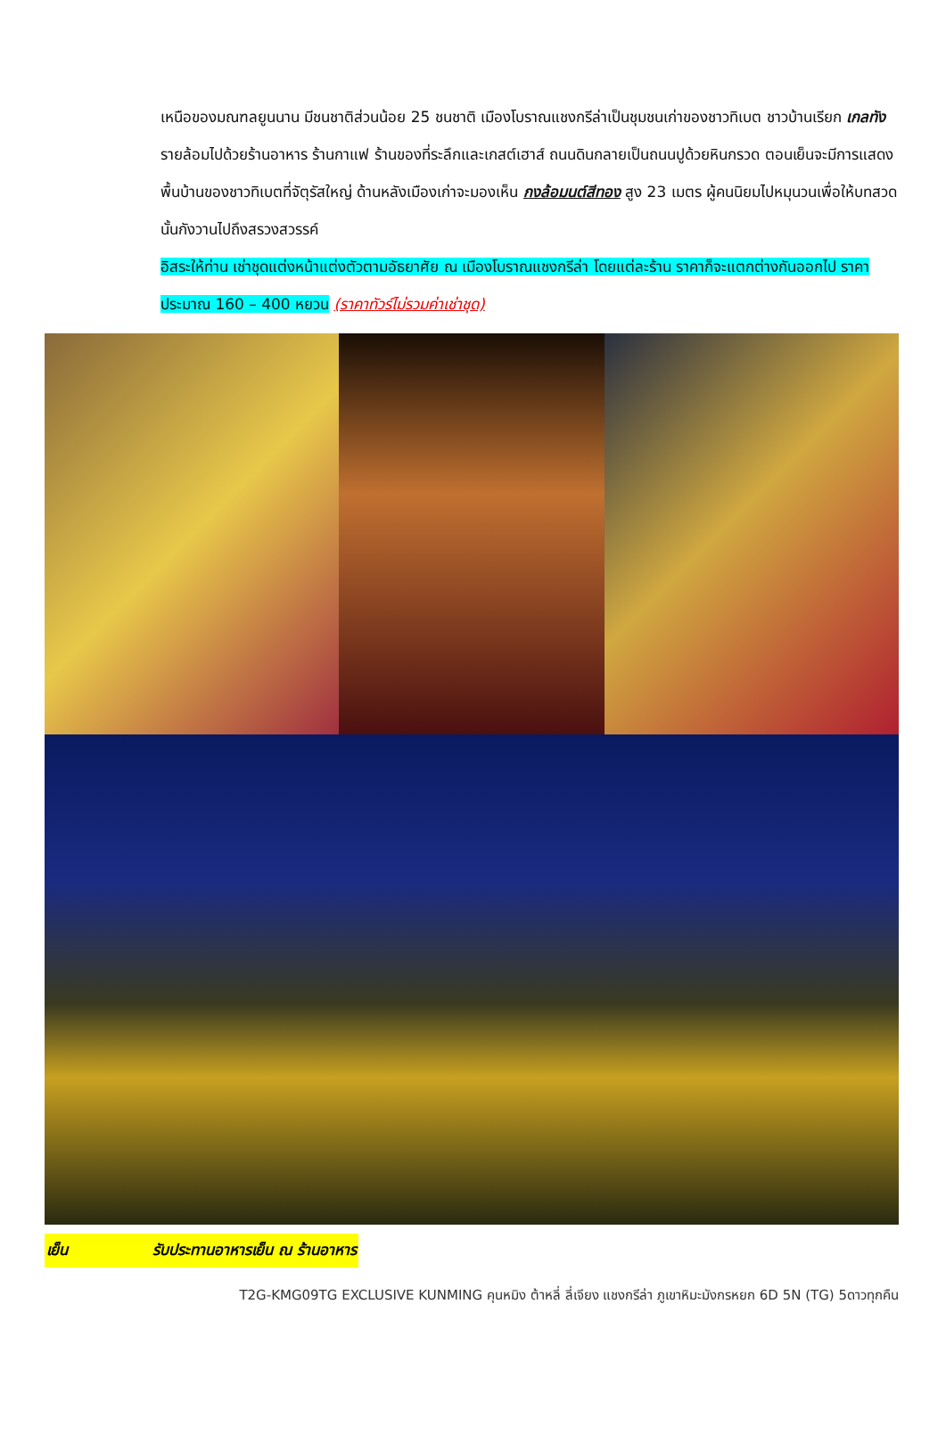เหนือของมณฑลยูนนาน มีชนชาติส่วนน้อย 25 ชนชาติ เมืองโบราณแชงกรีล่าเป็นชุมชนเก่าของชาวทิเบต ชาวบ้านเรียก เกลทัง รายล้อมไปด้วยร้านอาหาร ร้านกาแฟ ร้านของที่ระลึกและเกสต์เฮาส์ ถนนดินกลายเป็นถนนปูด้วยหินกรวด ตอนเย็นจะมีการแสดงพื้นบ้านของชาวทิเบตที่จัตุรัสใหญ่ ด้านหลังเมืองเก่าจะมองเห็น กงล้อมนต์สีทอง สูง 23 เมตร ผู้คนนิยมไปหมุนวนเพื่อให้บทสวดนั้นกังวานไปถึงสรวงสวรรค์
อิสระให้ท่าน เช่าชุดแต่งหน้าแต่งตัวตามอัธยาศัย ณ เมืองโบราณแชงกรีล่า โดยแต่ละร้าน ราคาก็จะแตกต่างกันออกไป ราคาประมาณ 160 – 400 หยวน (ราคาทัวร์ไม่รวมค่าเช่าชุด)
เย็น รับประทานอาหารเย็น ณ ร้านอาหาร
T2G-KMG09TG EXCLUSIVE KUNMING คุนหมิง ต้าหลี่ ลี่เจียง แชงกรีล่า ภูเขาหิมะมังกรหยก 6D 5N (TG) 5ดาวทุกคืน